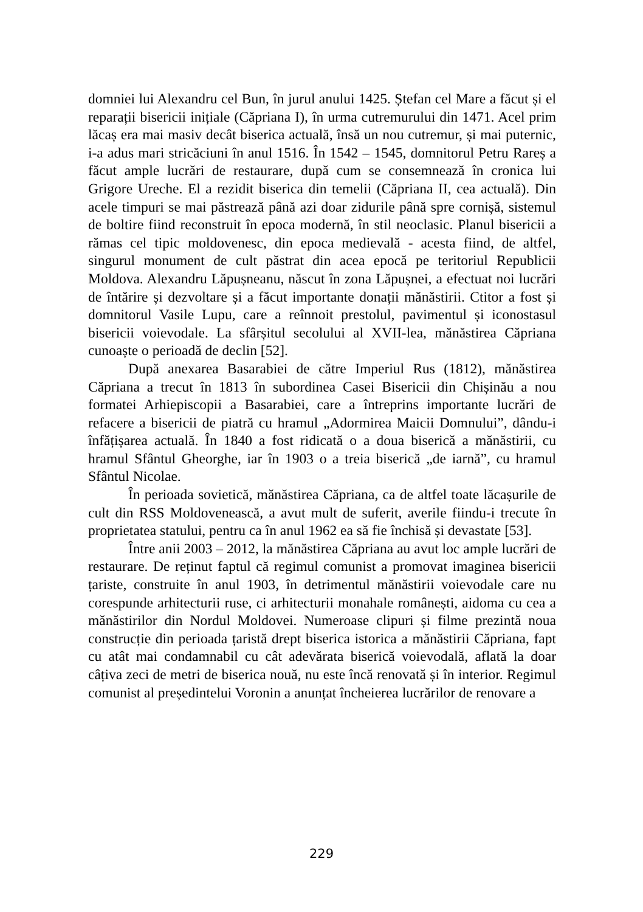domniei lui Alexandru cel Bun, în jurul anului 1425. Ștefan cel Mare a făcut și el reparații bisericii inițiale (Căpriana I), în urma cutremurului din 1471. Acel prim lăcaș era mai masiv decât biserica actuală, însă un nou cutremur, și mai puternic, i-a adus mari stricăciuni în anul 1516. În 1542 – 1545, domnitorul Petru Rareș a făcut ample lucrări de restaurare, după cum se consemnează în cronica lui Grigore Ureche. El a rezidit biserica din temelii (Căpriana II, cea actuală). Din acele timpuri se mai păstrează până azi doar zidurile până spre cornișă, sistemul de boltire fiind reconstruit în epoca modernă, în stil neoclasic. Planul bisericii a rămas cel tipic moldovenesc, din epoca medievală - acesta fiind, de altfel, singurul monument de cult păstrat din acea epocă pe teritoriul Republicii Moldova. Alexandru Lăpușneanu, născut în zona Lăpușnei, a efectuat noi lucrări de întărire și dezvoltare și a făcut importante donații mănăstirii. Ctitor a fost și domnitorul Vasile Lupu, care a reînnoit prestolul, pavimentul și iconostasul bisericii voievodale. La sfârșitul secolului al XVII-lea, mănăstirea Căpriana cunoaște o perioadă de declin [52].
După anexarea Basarabiei de către Imperiul Rus (1812), mănăstirea Căpriana a trecut în 1813 în subordinea Casei Bisericii din Chișinău a nou formatei Arhiepiscopii a Basarabiei, care a întreprins importante lucrări de refacere a bisericii de piatră cu hramul „Adormirea Maicii Domnului”, dându-i înfățișarea actuală. În 1840 a fost ridicată o a doua biserică a mănăstirii, cu hramul Sfântul Gheorghe, iar în 1903 o a treia biserică „de iarnă”, cu hramul Sfântul Nicolae.
În perioada sovietică, mănăstirea Căpriana, ca de altfel toate lăcașurile de cult din RSS Moldovenească, a avut mult de suferit, averile fiindu-i trecute în proprietatea statului, pentru ca în anul 1962 ea să fie închisă și devastate [53].
Între anii 2003 – 2012, la mănăstirea Căpriana au avut loc ample lucrări de restaurare. De reținut faptul că regimul comunist a promovat imaginea bisericii țariste, construite în anul 1903, în detrimentul mănăstirii voievodale care nu corespunde arhitecturii ruse, ci arhitecturii monahale românești, aidoma cu cea a mănăstirilor din Nordul Moldovei. Numeroase clipuri și filme prezintă noua construcție din perioada țaristă drept biserica istorica a mănăstirii Căpriana, fapt cu atât mai condamnabil cu cât adevărata biserică voievodală, aflată la doar câțiva zeci de metri de biserica nouă, nu este încă renovată și în interior. Regimul comunist al președintelui Voronin a anunțat încheierea lucrărilor de renovare a
229